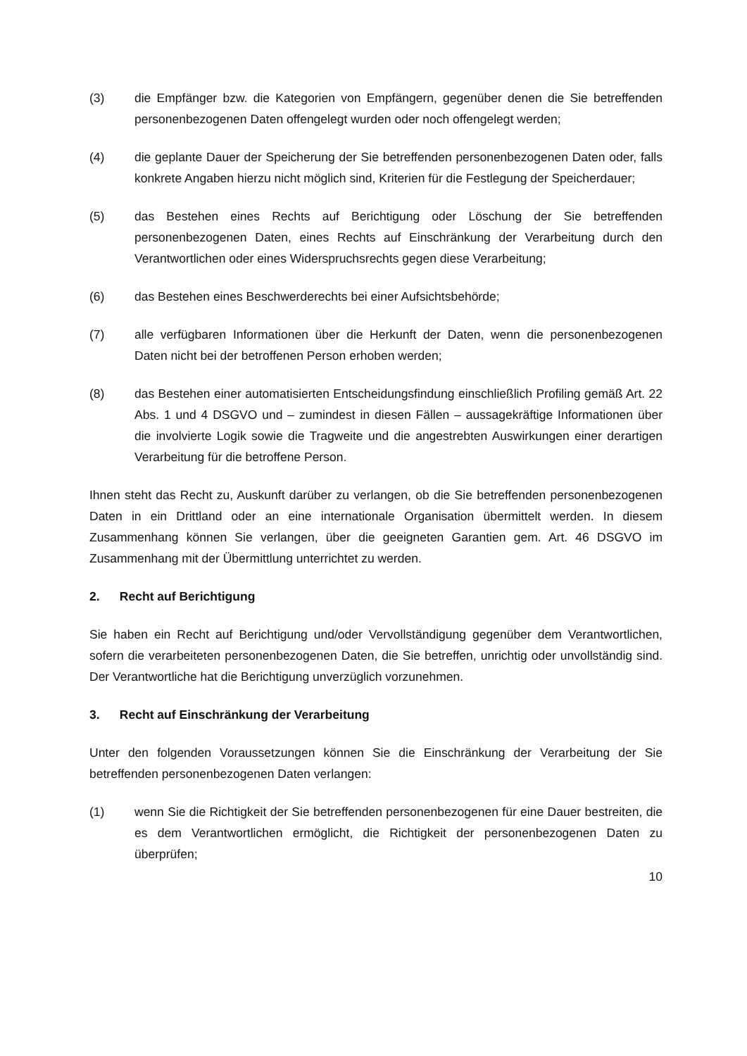(3) die Empfänger bzw. die Kategorien von Empfängern, gegenüber denen die Sie betreffenden personenbezogenen Daten offengelegt wurden oder noch offengelegt werden;
(4) die geplante Dauer der Speicherung der Sie betreffenden personenbezogenen Daten oder, falls konkrete Angaben hierzu nicht möglich sind, Kriterien für die Festlegung der Speicherdauer;
(5) das Bestehen eines Rechts auf Berichtigung oder Löschung der Sie betreffenden personenbezogenen Daten, eines Rechts auf Einschränkung der Verarbeitung durch den Verantwortlichen oder eines Widerspruchsrechts gegen diese Verarbeitung;
(6) das Bestehen eines Beschwerderechts bei einer Aufsichtsbehörde;
(7) alle verfügbaren Informationen über die Herkunft der Daten, wenn die personenbezogenen Daten nicht bei der betroffenen Person erhoben werden;
(8) das Bestehen einer automatisierten Entscheidungsfindung einschließlich Profiling gemäß Art. 22 Abs. 1 und 4 DSGVO und – zumindest in diesen Fällen – aussagekräftige Informationen über die involvierte Logik sowie die Tragweite und die angestrebten Auswirkungen einer derartigen Verarbeitung für die betroffene Person.
Ihnen steht das Recht zu, Auskunft darüber zu verlangen, ob die Sie betreffenden personenbezogenen Daten in ein Drittland oder an eine internationale Organisation übermittelt werden. In diesem Zusammenhang können Sie verlangen, über die geeigneten Garantien gem. Art. 46 DSGVO im Zusammenhang mit der Übermittlung unterrichtet zu werden.
2. Recht auf Berichtigung
Sie haben ein Recht auf Berichtigung und/oder Vervollständigung gegenüber dem Verantwortlichen, sofern die verarbeiteten personenbezogenen Daten, die Sie betreffen, unrichtig oder unvollständig sind. Der Verantwortliche hat die Berichtigung unverzüglich vorzunehmen.
3. Recht auf Einschränkung der Verarbeitung
Unter den folgenden Voraussetzungen können Sie die Einschränkung der Verarbeitung der Sie betreffenden personenbezogenen Daten verlangen:
(1) wenn Sie die Richtigkeit der Sie betreffenden personenbezogenen für eine Dauer bestreiten, die es dem Verantwortlichen ermöglicht, die Richtigkeit der personenbezogenen Daten zu überprüfen;
10